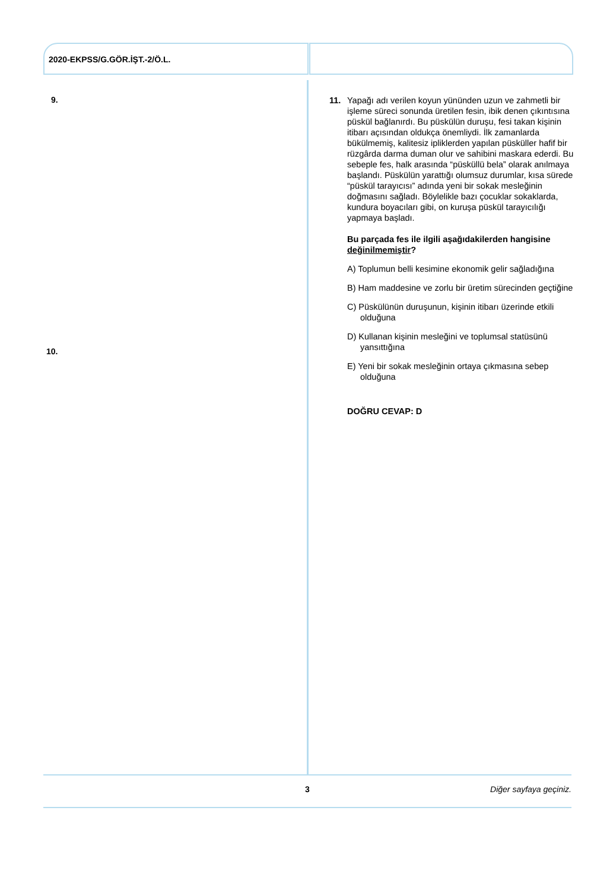2020-EKPSS/G.GÖR.İŞT.-2/Ö.L.
9.
10.
11. Yapağı adı verilen koyun yününden uzun ve zahmetli bir işleme süreci sonunda üretilen fesin, ibik denen çıkıntısına püskül bağlanırdı. Bu püskülün duruşu, fesi takan kişinin itibarı açısından oldukça önemliydi. İlk zamanlarda bükülmemiş, kalitesiz ipliklerden yapılan püsküller hafif bir rüzgârda darma duman olur ve sahibini maskara ederdi. Bu sebeple fes, halk arasında “püsküllü bela” olarak anılmaya başlandı. Püskülün yarattığı olumsuz durumlar, kısa sürede “püskül tarayıcısı” adında yeni bir sokak mesleğinin doğmasını sağladı. Böylelikle bazı çocuklar sokaklarda, kundura boyacıları gibi, on kuruşa püskül tarayıcılığı yapmaya başladı.
Bu parçada fes ile ilgili aşağıdakilerden hangisine değinilmemiştir?
A) Toplumun belli kesimine ekonomik gelir sağladığına
B) Ham maddesine ve zorlu bir üretim sürecinden geçtiğine
C) Püskülünün duruşunun, kişinin itibarı üzerinde etkili olduğuna
D) Kullanan kişinin mesleğini ve toplumsal statüsünü yansıttığına
E) Yeni bir sokak mesleğinin ortaya çıkmasına sebep olduğuna
DOĞRU CEVAP: D
3 Diğer sayfaya geçiniz.